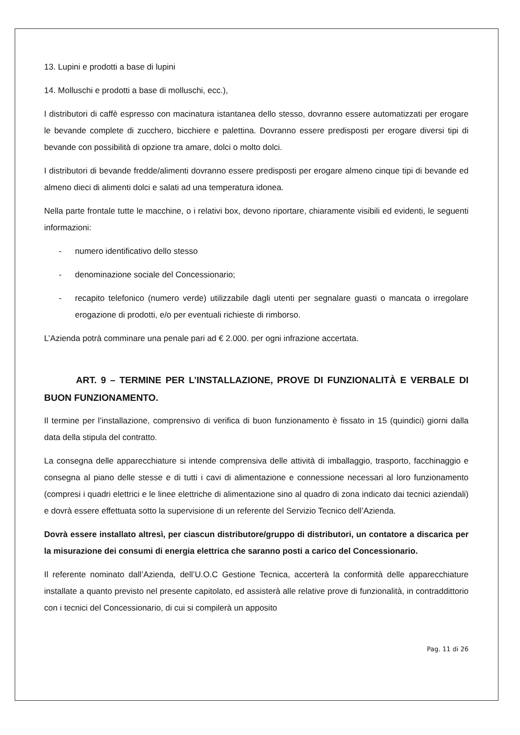13. Lupini e prodotti a base di lupini
14. Molluschi e prodotti a base di molluschi, ecc.),
I distributori di caffè espresso con macinatura istantanea dello stesso, dovranno essere automatizzati per erogare le bevande complete di zucchero, bicchiere e palettina. Dovranno essere predisposti per erogare diversi tipi di bevande con possibilità di opzione tra amare, dolci o molto dolci.
I distributori di bevande fredde/alimenti dovranno essere predisposti per erogare almeno cinque tipi di bevande ed almeno dieci di alimenti dolci e salati ad una temperatura idonea.
Nella parte frontale tutte le macchine, o i relativi box, devono riportare, chiaramente visibili ed evidenti, le seguenti informazioni:
- numero identificativo dello stesso
- denominazione sociale del Concessionario;
- recapito telefonico (numero verde) utilizzabile dagli utenti per segnalare guasti o mancata o irregolare erogazione di prodotti, e/o per eventuali richieste di rimborso.
L’Azienda potrà comminare una penale pari ad € 2.000. per ogni infrazione accertata.
ART. 9 – TERMINE PER L’INSTALLAZIONE, PROVE DI FUNZIONALITÀ E VERBALE DI BUON FUNZIONAMENTO.
Il termine per l’installazione, comprensivo di verifica di buon funzionamento è fissato in 15 (quindici) giorni dalla data della stipula del contratto.
La consegna delle apparecchiature si intende comprensiva delle attività di imballaggio, trasporto, facchinaggio e consegna al piano delle stesse e di tutti i cavi di alimentazione e connessione necessari al loro funzionamento (compresi i quadri elettrici e le linee elettriche di alimentazione sino al quadro di zona indicato dai tecnici aziendali) e dovrà essere effettuata sotto la supervisione di un referente del Servizio Tecnico dell’Azienda.
Dovrà essere installato altresì, per ciascun distributore/gruppo di distributori, un contatore a discarica per la misurazione dei consumi di energia elettrica che saranno posti a carico del Concessionario.
Il referente nominato dall’Azienda, dell’U.O.C Gestione Tecnica, accerterà la conformità delle apparecchiature installate a quanto previsto nel presente capitolato, ed assisterà alle relative prove di funzionalità, in contraddittorio con i tecnici del Concessionario, di cui si compilerà un apposito
Pag. 11 di 26